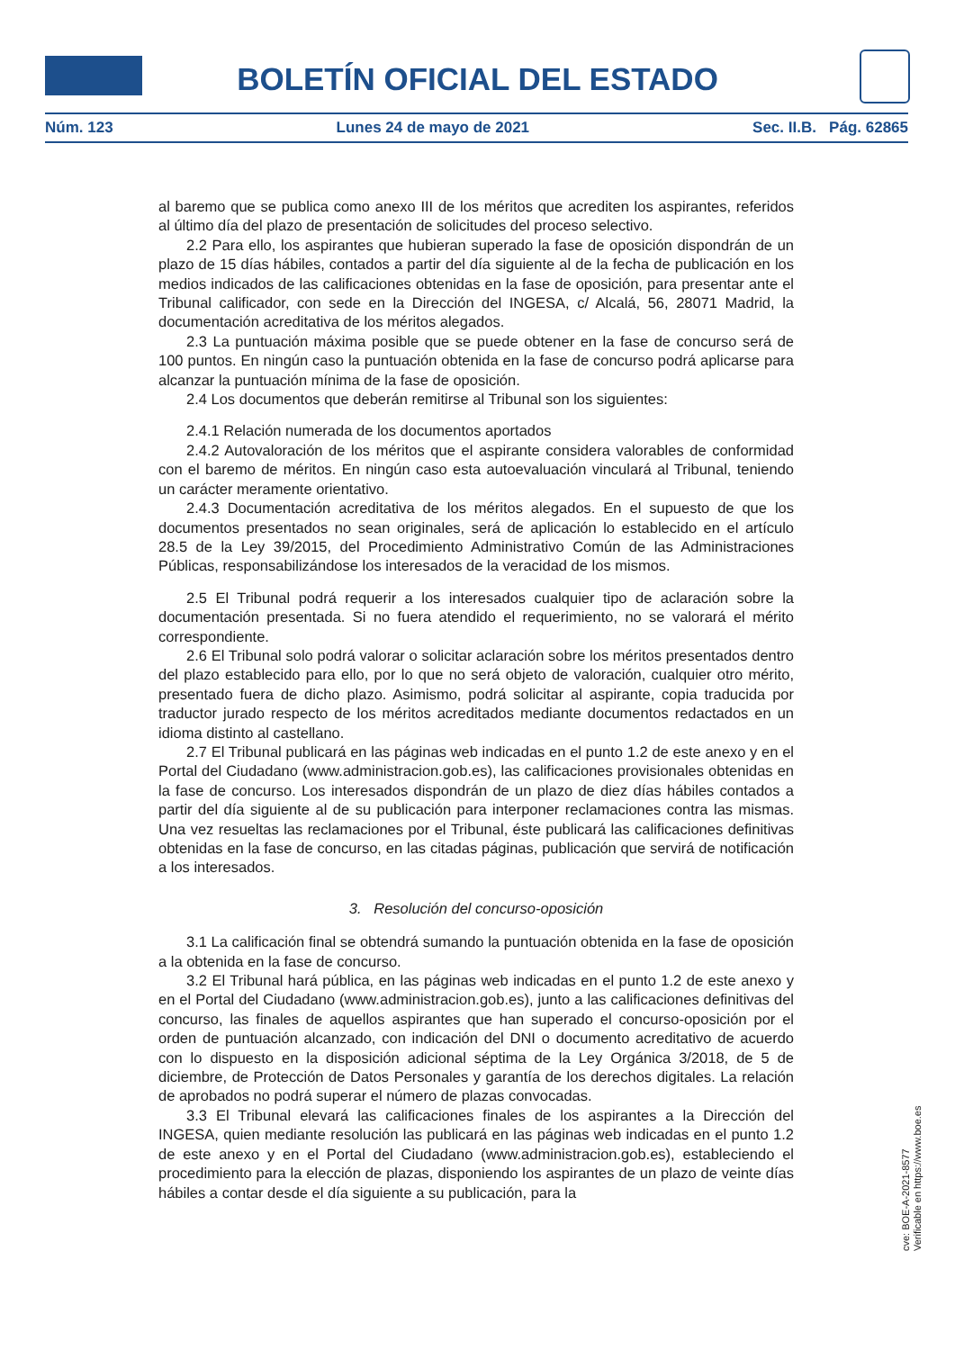BOLETÍN OFICIAL DEL ESTADO
Núm. 123 Lunes 24 de mayo de 2021 Sec. II.B. Pág. 62865
al baremo que se publica como anexo III de los méritos que acrediten los aspirantes, referidos al último día del plazo de presentación de solicitudes del proceso selectivo.
2.2 Para ello, los aspirantes que hubieran superado la fase de oposición dispondrán de un plazo de 15 días hábiles, contados a partir del día siguiente al de la fecha de publicación en los medios indicados de las calificaciones obtenidas en la fase de oposición, para presentar ante el Tribunal calificador, con sede en la Dirección del INGESA, c/ Alcalá, 56, 28071 Madrid, la documentación acreditativa de los méritos alegados.
2.3 La puntuación máxima posible que se puede obtener en la fase de concurso será de 100 puntos. En ningún caso la puntuación obtenida en la fase de concurso podrá aplicarse para alcanzar la puntuación mínima de la fase de oposición.
2.4 Los documentos que deberán remitirse al Tribunal son los siguientes:
2.4.1 Relación numerada de los documentos aportados
2.4.2 Autovaloración de los méritos que el aspirante considera valorables de conformidad con el baremo de méritos. En ningún caso esta autoevaluación vinculará al Tribunal, teniendo un carácter meramente orientativo.
2.4.3 Documentación acreditativa de los méritos alegados. En el supuesto de que los documentos presentados no sean originales, será de aplicación lo establecido en el artículo 28.5 de la Ley 39/2015, del Procedimiento Administrativo Común de las Administraciones Públicas, responsabilizándose los interesados de la veracidad de los mismos.
2.5 El Tribunal podrá requerir a los interesados cualquier tipo de aclaración sobre la documentación presentada. Si no fuera atendido el requerimiento, no se valorará el mérito correspondiente.
2.6 El Tribunal solo podrá valorar o solicitar aclaración sobre los méritos presentados dentro del plazo establecido para ello, por lo que no será objeto de valoración, cualquier otro mérito, presentado fuera de dicho plazo. Asimismo, podrá solicitar al aspirante, copia traducida por traductor jurado respecto de los méritos acreditados mediante documentos redactados en un idioma distinto al castellano.
2.7 El Tribunal publicará en las páginas web indicadas en el punto 1.2 de este anexo y en el Portal del Ciudadano (www.administracion.gob.es), las calificaciones provisionales obtenidas en la fase de concurso. Los interesados dispondrán de un plazo de diez días hábiles contados a partir del día siguiente al de su publicación para interponer reclamaciones contra las mismas. Una vez resueltas las reclamaciones por el Tribunal, éste publicará las calificaciones definitivas obtenidas en la fase de concurso, en las citadas páginas, publicación que servirá de notificación a los interesados.
3. Resolución del concurso-oposición
3.1 La calificación final se obtendrá sumando la puntuación obtenida en la fase de oposición a la obtenida en la fase de concurso.
3.2 El Tribunal hará pública, en las páginas web indicadas en el punto 1.2 de este anexo y en el Portal del Ciudadano (www.administracion.gob.es), junto a las calificaciones definitivas del concurso, las finales de aquellos aspirantes que han superado el concurso-oposición por el orden de puntuación alcanzado, con indicación del DNI o documento acreditativo de acuerdo con lo dispuesto en la disposición adicional séptima de la Ley Orgánica 3/2018, de 5 de diciembre, de Protección de Datos Personales y garantía de los derechos digitales. La relación de aprobados no podrá superar el número de plazas convocadas.
3.3 El Tribunal elevará las calificaciones finales de los aspirantes a la Dirección del INGESA, quien mediante resolución las publicará en las páginas web indicadas en el punto 1.2 de este anexo y en el Portal del Ciudadano (www.administracion.gob.es), estableciendo el procedimiento para la elección de plazas, disponiendo los aspirantes de un plazo de veinte días hábiles a contar desde el día siguiente a su publicación, para la
cve: BOE-A-2021-8577
Verificable en https://www.boe.es